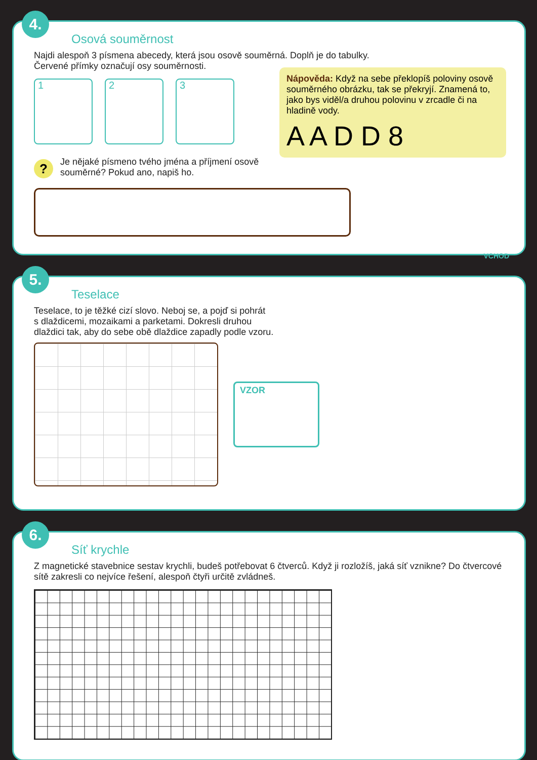4.
Osová souměrnost
Najdi alespoň 3 písmena abecedy, která jsou osově souměrná. Doplň je do tabulky.
Červené přímky označují osy souměrnosti.
1 2 3
?
Je nějaké písmeno tvého jména a příjmení osově
souměrné? Pokud ano, napiš ho.
Nápověda: Když na sebe překlopíš poloviny osově souměrného obrázku, tak se překryjí. Znamená to, jako bys viděl/a druhou polovinu v zrcadle či na hladině vody.
A A D D 8
5.
Teselace
Teselace, to je těžké cizí slovo. Neboj se, a pojď si pohrát
s dlaždicemi, mozaikami a parketami. Dokresli druhou
dlaždici tak, aby do sebe obě dlaždice zapadly podle vzoru.
VZOR
VCHOD
6.
Síť krychle
Z magnetické stavebnice sestav krychli, budeš potřebovat 6 čtverců. Když ji rozložíš, jaká síť vznikne? Do čtvercové sítě zakresli co nejvíce řešení, alespoň čtyři určitě zvládneš.